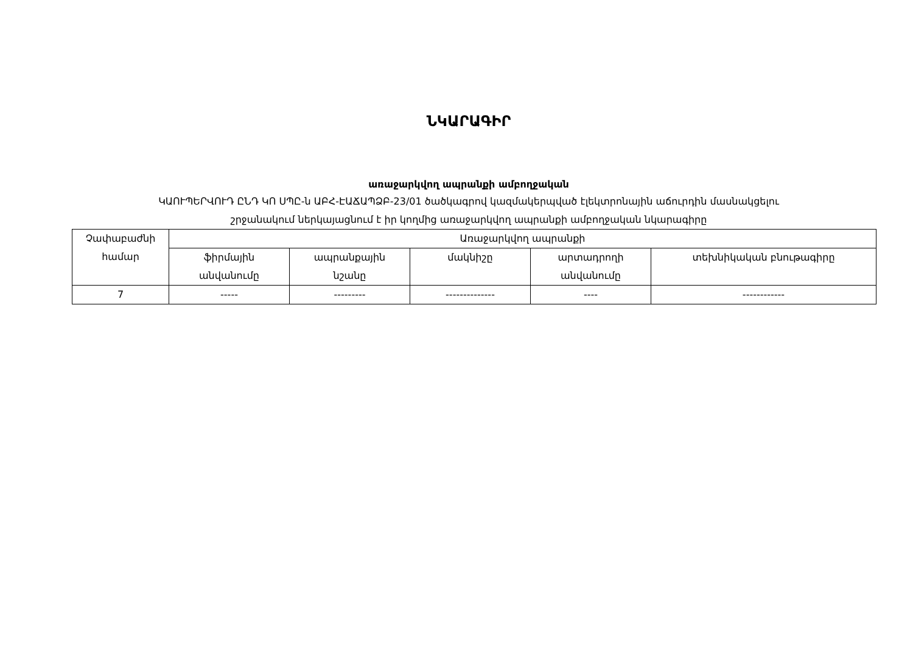ՆԿԱՐԱԳԻՐ
առաջարկվող ապրանքի ամբողջական
ԿԱՈՒՊԵՐՎՈՒԴ ԸՆԴ ԿՈ ՍՊԸ-ն ԱԲՀ-ԷԱՃԱՊՁԲ-23/01 ծածկագրով կազմակերպված էլեկտրոնային աճուրդին մասնակցելու
շրջանակում ներկայացնում է իր կողմից առաջարկվող ապրանքի ամբողջական նկարագիրը
| Չափաբաժնի համար | Առաջարկվող ապրանքի | | | | |
| --- | --- | --- | --- | --- | --- |
| | ֆիրմային անվանումը | ապրանքային նշանը | մակնիշը | արտադրողի անվանումը | տեխնիկական բնութագիրը |
| 7 | ----- | --------- | -------------- | ---- | ------------ |